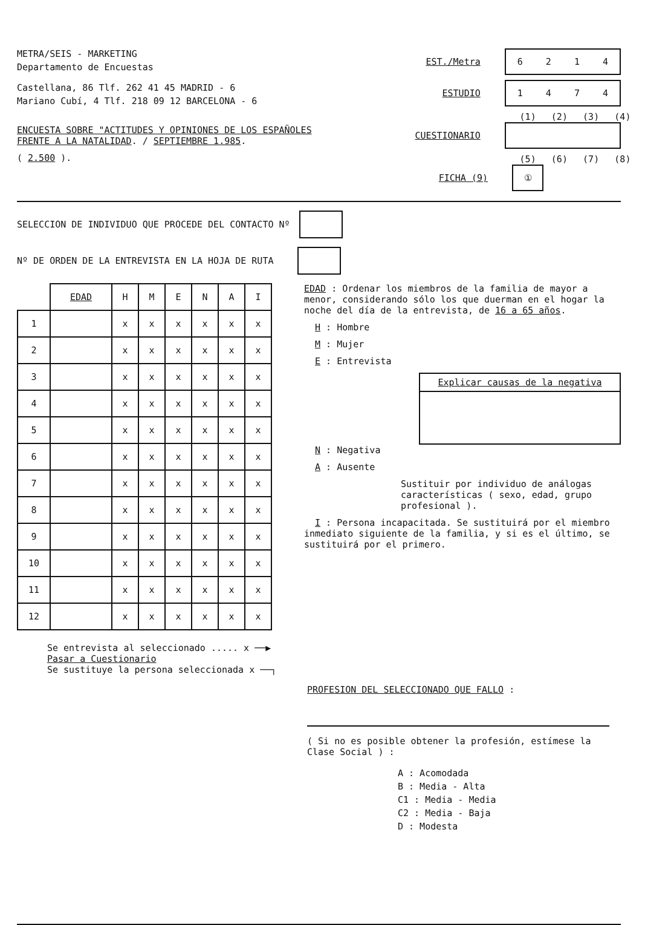METRA/SEIS - MARKETING
Departamento de Encuestas
Castellana, 86 Tlf. 262 41 45 MADRID - 6
Mariano Cubí, 4 Tlf. 218 09 12 BARCELONA - 6
ENCUESTA SOBRE "ACTITUDES Y OPINIONES DE LOS ESPAÑOLES
FRENTE A LA NATALIDAD. / SEPTIEMBRE 1.985.
( 2.500 ).
EST./Metra
6214
ESTUDIO
1474
(1) (2) (3) (4)
CUESTIONARIO
(5) (6) (7) (8)
FICHA (9)
①
SELECCION DE INDIVIDUO QUE PROCEDE DEL CONTACTO Nº
Nº DE ORDEN DE LA ENTREVISTA EN LA HOJA DE RUTA
| | EDAD | H | M | E | N | A | I |
| --- | --- | --- | --- | --- | --- | --- | --- |
| 1 | | x | x | x | x | x | x |
| 2 | | x | x | x | x | x | x |
| 3 | | x | x | x | x | x | x |
| 4 | | x | x | x | x | x | x |
| 5 | | x | x | x | x | x | x |
| 6 | | x | x | x | x | x | x |
| 7 | | x | x | x | x | x | x |
| 8 | | x | x | x | x | x | x |
| 9 | | x | x | x | x | x | x |
| 10 | | x | x | x | x | x | x |
| 11 | | x | x | x | x | x | x |
| 12 | | x | x | x | x | x | x |
Se entrevista al seleccionado ..... x ──▶ Pasar a Cuestionario
Se sustituye la persona seleccionada x ──┐
EDAD : Ordenar los miembros de la familia de mayor a menor, considerando sólo los que duerman en el hogar la noche del día de la entrevista, de 16 a 65 años.
H : Hombre
M : Mujer
E : Entrevista
Explicar causas de la negativa
N : Negativa
A : Ausente
Sustituir por individuo de análogas características ( sexo, edad, grupo profesional ).
I : Persona incapacitada. Se sustituirá por el miembro inmediato siguiente de la familia, y si es el último, se sustituirá por el primero.
PROFESION DEL SELECCIONADO QUE FALLO :
( Si no es posible obtener la profesión, estímese la Clase Social ) :
A : Acomodada
B : Media - Alta
C1 : Media - Media
C2 : Media - Baja
D : Modesta